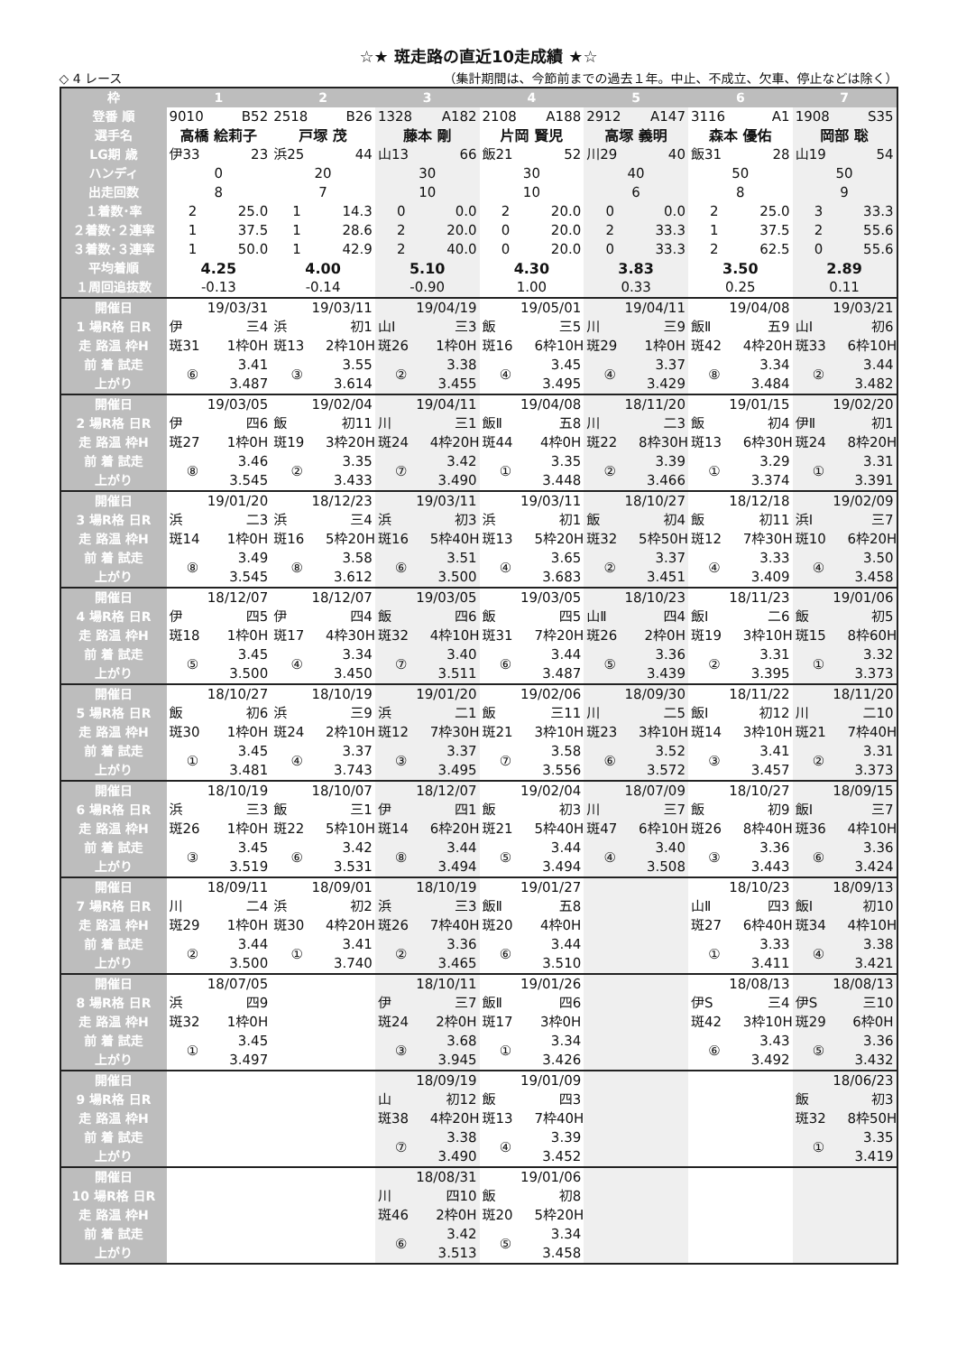☆★ 斑走路の直近10走成績 ★☆
◇ 4 レース （集計期間は、今節前までの過去１年。中止、不成立、欠車、停止などは除く）
| 枠 | 1 | | 2 | | 3 | | 4 | | 5 | | 6 | | 7 | |
| --- | --- | --- | --- | --- | --- | --- | --- | --- | --- | --- | --- | --- | --- | --- |
| 登番 順 | 9010 | B52 | 2518 | B26 | 1328 | A182 | 2108 | A188 | 2912 | A147 | 3116 | A1 | 1908 | S35 |
| 選手名 | 高橋 絵莉子 | | 戸塚 茂 | | 藤本 剛 | | 片岡 賢児 | | 高塚 義明 | | 森本 優佑 | | 岡部 聡 | |
| LG期 歳 | 伊33 | 23 | 浜25 | 44 | 山13 | 66 | 飯21 | 52 | 川29 | 40 | 飯31 | 28 | 山19 | 54 |
| ハンディ | 0 | | 20 | | 30 | | 30 | | 40 | | 50 | | 50 | |
| 出走回数 | 8 | | 7 | | 10 | | 10 | | 6 | | 8 | | 9 | |
| １着数･率 | 2 | 25.0 | 1 | 14.3 | 0 | 0.0 | 2 | 20.0 | 0 | 0.0 | 2 | 25.0 | 3 | 33.3 |
| ２着数･２連率 | 1 | 37.5 | 1 | 28.6 | 2 | 20.0 | 0 | 20.0 | 2 | 33.3 | 1 | 37.5 | 2 | 55.6 |
| ３着数･３連率 | 1 | 50.0 | 1 | 42.9 | 2 | 40.0 | 0 | 20.0 | 0 | 33.3 | 2 | 62.5 | 0 | 55.6 |
| 平均着順 | 4.25 | | 4.00 | | 5.10 | | 4.30 | | 3.83 | | 3.50 | | 2.89 | |
| １周回追抜数 | -0.13 | | -0.14 | | -0.90 | | 1.00 | | 0.33 | | 0.25 | | 0.11 | |
| 開催日 | 19/03/31 | | 19/03/11 | | 19/04/19 | | 19/05/01 | | 19/04/11 | | 19/04/08 | | 19/03/21 | |
| 1 場R格 日R | 伊 | 三4 | 浜 | 初1 | 山Ⅰ | 三3 | 飯 | 三5 | 川 | 三9 | 飯Ⅱ | 五9 | 山Ⅰ | 初6 |
| 走 路温 枠H | 斑31 | 1枠0H | 斑13 | 2枠10H | 斑26 | 1枠0H | 斑16 | 6枠10H | 斑29 | 1枠0H | 斑42 | 4枠20H | 斑33 | 6枠10H |
| 前 着 試走 | ⑥ | 3.41 | ③ | 3.55 | ② | 3.38 | ④ | 3.45 | ④ | 3.37 | ⑧ | 3.34 | ② | 3.44 |
| 上がり | | 3.487 | | 3.614 | | 3.455 | | 3.495 | | 3.429 | | 3.484 | | 3.482 |
| 開催日 | 19/03/05 | | 19/02/04 | | 19/04/11 | | 19/04/08 | | 18/11/20 | | 19/01/15 | | 19/02/20 | |
| 2 場R格 日R | 伊 | 四6 | 飯 | 初11 | 川 | 三1 | 飯Ⅱ | 五8 | 川 | 二3 | 飯 | 初4 | 伊Ⅱ | 初1 |
| 走 路温 枠H | 斑27 | 1枠0H | 斑19 | 3枠20H | 斑24 | 4枠20H | 斑44 | 4枠0H | 斑22 | 8枠30H | 斑13 | 6枠30H | 斑24 | 8枠20H |
| 前 着 試走 | ⑧ | 3.46 | ② | 3.35 | ⑦ | 3.42 | ① | 3.35 | ② | 3.39 | ① | 3.29 | ① | 3.31 |
| 上がり | | 3.545 | | 3.433 | | 3.490 | | 3.448 | | 3.466 | | 3.374 | | 3.391 |
| 開催日 | 19/01/20 | | 18/12/23 | | 19/03/11 | | 19/03/11 | | 18/10/27 | | 18/12/18 | | 19/02/09 | |
| 3 場R格 日R | 浜 | 二3 | 浜 | 三4 | 浜 | 初3 | 浜 | 初1 | 飯 | 初4 | 飯 | 初11 | 浜Ⅰ | 三7 |
| 走 路温 枠H | 斑14 | 1枠0H | 斑16 | 5枠20H | 斑16 | 5枠40H | 斑13 | 5枠20H | 斑32 | 5枠50H | 斑12 | 7枠30H | 斑10 | 6枠20H |
| 前 着 試走 | ⑧ | 3.49 | ⑧ | 3.58 | ⑥ | 3.51 | ④ | 3.65 | ② | 3.37 | ④ | 3.33 | ④ | 3.50 |
| 上がり | | 3.545 | | 3.612 | | 3.500 | | 3.683 | | 3.451 | | 3.409 | | 3.458 |
| 開催日 | 18/12/07 | | 18/12/07 | | 19/03/05 | | 19/03/05 | | 18/10/23 | | 18/11/23 | | 19/01/06 | |
| 4 場R格 日R | 伊 | 四5 | 伊 | 四4 | 飯 | 四6 | 飯 | 四5 | 山Ⅱ | 四4 | 飯Ⅰ | 二6 | 飯 | 初5 |
| 走 路温 枠H | 斑18 | 1枠0H | 斑17 | 4枠30H | 斑32 | 4枠10H | 斑31 | 7枠20H | 斑26 | 2枠0H | 斑19 | 3枠10H | 斑15 | 8枠60H |
| 前 着 試走 | ⑤ | 3.45 | ④ | 3.34 | ⑦ | 3.40 | ⑥ | 3.44 | ⑤ | 3.36 | ② | 3.31 | ① | 3.32 |
| 上がり | | 3.500 | | 3.450 | | 3.511 | | 3.487 | | 3.439 | | 3.395 | | 3.373 |
| 開催日 | 18/10/27 | | 18/10/19 | | 19/01/20 | | 19/02/06 | | 18/09/30 | | 18/11/22 | | 18/11/20 | |
| 5 場R格 日R | 飯 | 初6 | 浜 | 三9 | 浜 | 二1 | 飯 | 三11 | 川 | 二5 | 飯Ⅰ | 初12 | 川 | 二10 |
| 走 路温 枠H | 斑30 | 1枠0H | 斑24 | 2枠10H | 斑12 | 7枠30H | 斑21 | 3枠10H | 斑23 | 3枠10H | 斑14 | 3枠10H | 斑21 | 7枠40H |
| 前 着 試走 | ① | 3.45 | ④ | 3.37 | ③ | 3.37 | ⑦ | 3.58 | ⑥ | 3.52 | ③ | 3.41 | ② | 3.31 |
| 上がり | | 3.481 | | 3.743 | | 3.495 | | 3.556 | | 3.572 | | 3.457 | | 3.373 |
| 開催日 | 18/10/19 | | 18/10/07 | | 18/12/07 | | 19/02/04 | | 18/07/09 | | 18/10/27 | | 18/09/15 | |
| 6 場R格 日R | 浜 | 三3 | 飯 | 三1 | 伊 | 四1 | 飯 | 初3 | 川 | 三7 | 飯 | 初9 | 飯Ⅰ | 三7 |
| 走 路温 枠H | 斑26 | 1枠0H | 斑22 | 5枠10H | 斑14 | 6枠20H | 斑21 | 5枠40H | 斑47 | 6枠10H | 斑26 | 8枠40H | 斑36 | 4枠10H |
| 前 着 試走 | ③ | 3.45 | ⑥ | 3.42 | ⑧ | 3.44 | ⑤ | 3.44 | ④ | 3.40 | ③ | 3.36 | ⑥ | 3.36 |
| 上がり | | 3.519 | | 3.531 | | 3.494 | | 3.494 | | 3.508 | | 3.443 | | 3.424 |
| 開催日 | 18/09/11 | | 18/09/01 | | 18/10/19 | | 19/01/27 | | | | 18/10/23 | | 18/09/13 | |
| 7 場R格 日R | 川 | 二4 | 浜 | 初2 | 浜 | 三3 | 飯Ⅱ | 五8 | | | 山Ⅱ | 四3 | 飯Ⅰ | 初10 |
| 走 路温 枠H | 斑29 | 1枠0H | 斑30 | 4枠20H | 斑26 | 7枠40H | 斑20 | 4枠0H | | | 斑27 | 6枠40H | 斑34 | 4枠10H |
| 前 着 試走 | ② | 3.44 | ① | 3.41 | ② | 3.36 | ⑥ | 3.44 | | | ① | 3.33 | ④ | 3.38 |
| 上がり | | 3.500 | | 3.740 | | 3.465 | | 3.510 | | | | 3.411 | | 3.421 |
| 開催日 | 18/07/05 | | | | 18/10/11 | | 19/01/26 | | | | 18/08/13 | | 18/08/13 | |
| 8 場R格 日R | 浜 | 四9 | | | 伊 | 三7 | 飯Ⅱ | 四6 | | | 伊S | 三4 | 伊S | 三10 |
| 走 路温 枠H | 斑32 | 1枠0H | | | 斑24 | 2枠0H | 斑17 | 3枠0H | | | 斑42 | 3枠10H | 斑29 | 6枠0H |
| 前 着 試走 | ① | 3.45 | | | ③ | 3.68 | ① | 3.34 | | | ⑥ | 3.43 | ⑤ | 3.36 |
| 上がり | | 3.497 | | | | 3.945 | | 3.426 | | | | 3.492 | | 3.432 |
| 開催日 | | | | | 18/09/19 | | 19/01/09 | | | | | | 18/06/23 | |
| 9 場R格 日R | | | | | 山 | 初12 | 飯 | 四3 | | | | | 飯 | 初3 |
| 走 路温 枠H | | | | | 斑38 | 4枠20H | 斑13 | 7枠40H | | | | | 斑32 | 8枠50H |
| 前 着 試走 | | | | | ⑦ | 3.38 | ④ | 3.39 | | | | | ① | 3.35 |
| 上がり | | | | | | 3.490 | | 3.452 | | | | | | 3.419 |
| 開催日 | | | | | 18/08/31 | | 19/01/06 | | | | | | | |
| 10 場R格 日R | | | | | 川 | 四10 | 飯 | 初8 | | | | | | |
| 走 路温 枠H | | | | | 斑46 | 2枠0H | 斑20 | 5枠20H | | | | | | |
| 前 着 試走 | | | | | ⑥ | 3.42 | ⑤ | 3.34 | | | | | | |
| 上がり | | | | | | 3.513 | | 3.458 | | | | | | |